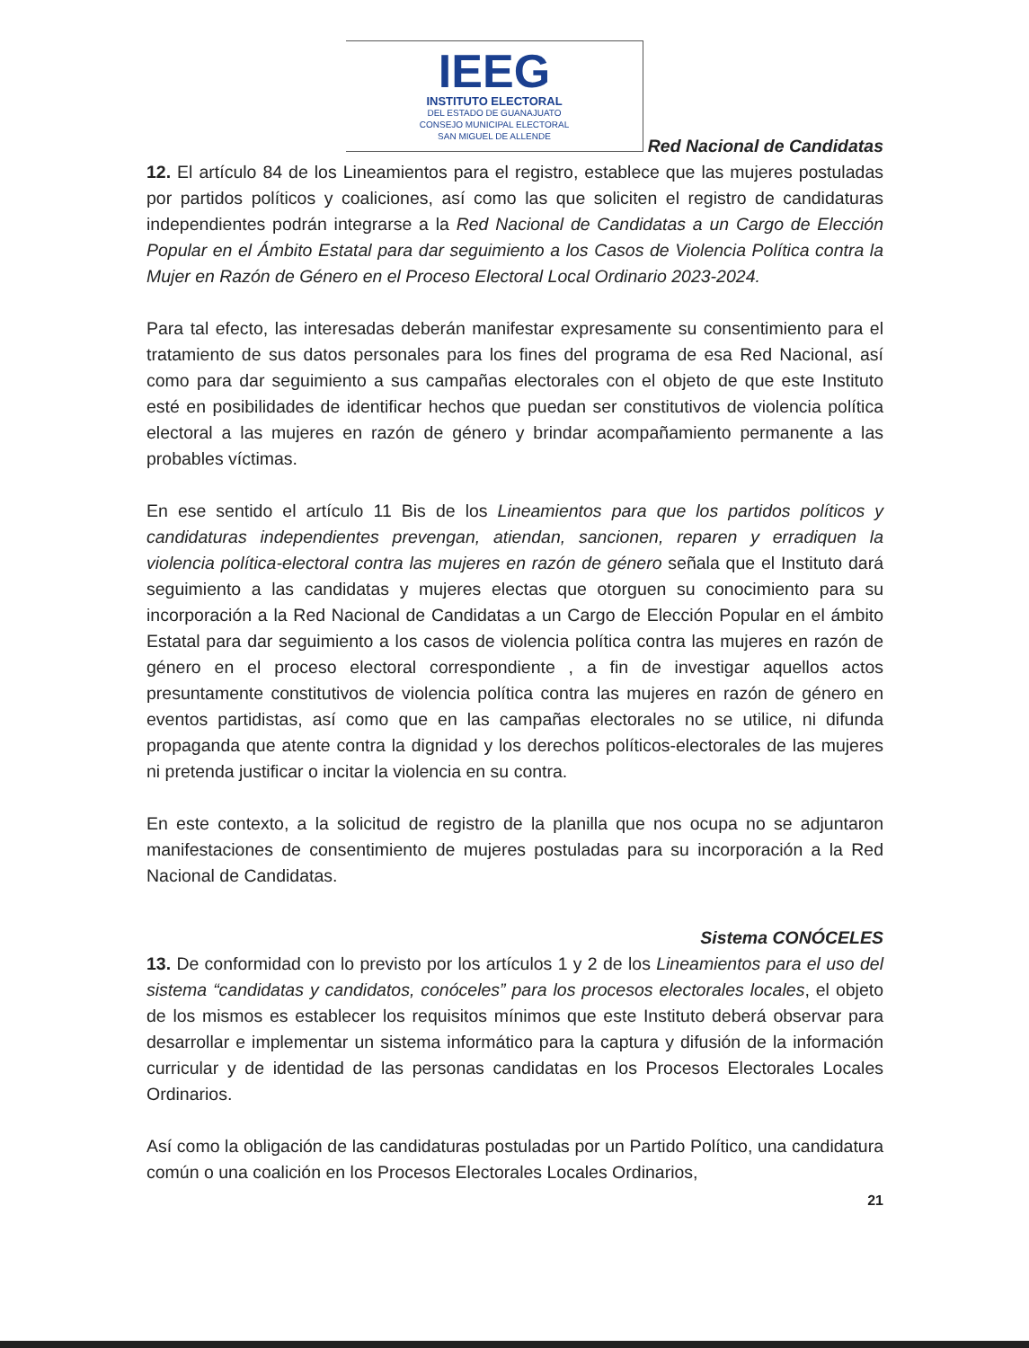IEEG
INSTITUTO ELECTORAL
DEL ESTADO DE GUANAJUATO
CONSEJO MUNICIPAL ELECTORAL
SAN MIGUEL DE ALLENDE
Red Nacional de Candidatas
12. El artículo 84 de los Lineamientos para el registro, establece que las mujeres postuladas por partidos políticos y coaliciones, así como las que soliciten el registro de candidaturas independientes podrán integrarse a la Red Nacional de Candidatas a un Cargo de Elección Popular en el Ámbito Estatal para dar seguimiento a los Casos de Violencia Política contra la Mujer en Razón de Género en el Proceso Electoral Local Ordinario 2023-2024.
Para tal efecto, las interesadas deberán manifestar expresamente su consentimiento para el tratamiento de sus datos personales para los fines del programa de esa Red Nacional, así como para dar seguimiento a sus campañas electorales con el objeto de que este Instituto esté en posibilidades de identificar hechos que puedan ser constitutivos de violencia política electoral a las mujeres en razón de género y brindar acompañamiento permanente a las probables víctimas.
En ese sentido el artículo 11 Bis de los Lineamientos para que los partidos políticos y candidaturas independientes prevengan, atiendan, sancionen, reparen y erradiquen la violencia política-electoral contra las mujeres en razón de género señala que el Instituto dará seguimiento a las candidatas y mujeres electas que otorguen su conocimiento para su incorporación a la Red Nacional de Candidatas a un Cargo de Elección Popular en el ámbito Estatal para dar seguimiento a los casos de violencia política contra las mujeres en razón de género en el proceso electoral correspondiente , a fin de investigar aquellos actos presuntamente constitutivos de violencia política contra las mujeres en razón de género en eventos partidistas, así como que en las campañas electorales no se utilice, ni difunda propaganda que atente contra la dignidad y los derechos políticos-electorales de las mujeres ni pretenda justificar o incitar la violencia en su contra.
En este contexto, a la solicitud de registro de la planilla que nos ocupa no se adjuntaron manifestaciones de consentimiento de mujeres postuladas para su incorporación a la Red Nacional de Candidatas.
Sistema CONÓCELES
13. De conformidad con lo previsto por los artículos 1 y 2 de los Lineamientos para el uso del sistema “candidatas y candidatos, conóceles” para los procesos electorales locales, el objeto de los mismos es establecer los requisitos mínimos que este Instituto deberá observar para desarrollar e implementar un sistema informático para la captura y difusión de la información curricular y de identidad de las personas candidatas en los Procesos Electorales Locales Ordinarios.
Así como la obligación de las candidaturas postuladas por un Partido Político, una candidatura común o una coalición en los Procesos Electorales Locales Ordinarios,
21